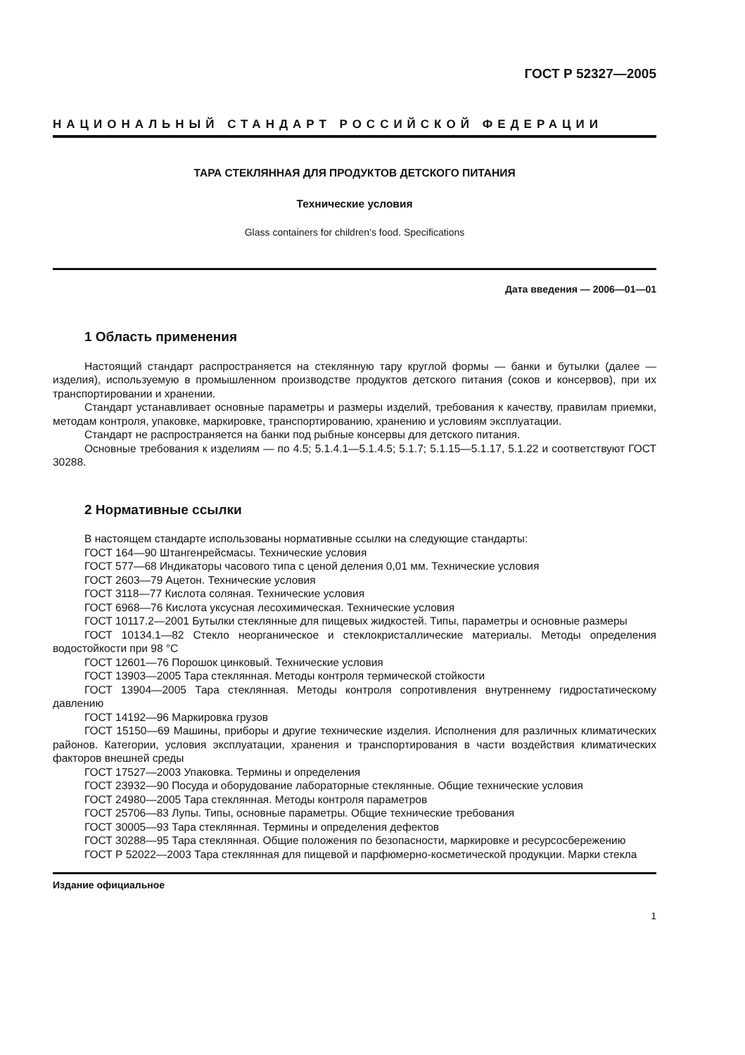ГОСТ Р 52327—2005
НАЦИОНАЛЬНЫЙ СТАНДАРТ РОССИЙСКОЙ ФЕДЕРАЦИИ
ТАРА СТЕКЛЯННАЯ ДЛЯ ПРОДУКТОВ ДЕТСКОГО ПИТАНИЯ
Технические условия
Glass containers for children’s food. Specifications
Дата введения — 2006—01—01
1 Область применения
Настоящий стандарт распространяется на стеклянную тару круглой формы — банки и бутылки (далее — изделия), используемую в промышленном производстве продуктов детского питания (соков и консервов), при их транспортировании и хранении.
Стандарт устанавливает основные параметры и размеры изделий, требования к качеству, правилам приемки, методам контроля, упаковке, маркировке, транспортированию, хранению и условиям эксплуатации.
Стандарт не распространяется на банки под рыбные консервы для детского питания.
Основные требования к изделиям — по 4.5; 5.1.4.1—5.1.4.5; 5.1.7; 5.1.15—5.1.17, 5.1.22 и соответствуют ГОСТ 30288.
2 Нормативные ссылки
В настоящем стандарте использованы нормативные ссылки на следующие стандарты:
ГОСТ 164—90 Штангенрейсмасы. Технические условия
ГОСТ 577—68 Индикаторы часового типа с ценой деления 0,01 мм. Технические условия
ГОСТ 2603—79 Ацетон. Технические условия
ГОСТ 3118—77 Кислота соляная. Технические условия
ГОСТ 6968—76 Кислота уксусная лесохимическая. Технические условия
ГОСТ 10117.2—2001 Бутылки стеклянные для пищевых жидкостей. Типы, параметры и основные размеры
ГОСТ 10134.1—82 Стекло неорганическое и стеклокристаллические материалы. Методы определения водостойкости при 98 °С
ГОСТ 12601—76 Порошок цинковый. Технические условия
ГОСТ 13903—2005 Тара стеклянная. Методы контроля термической стойкости
ГОСТ 13904—2005 Тара стеклянная. Методы контроля сопротивления внутреннему гидростатическому давлению
ГОСТ 14192—96 Маркировка грузов
ГОСТ 15150—69 Машины, приборы и другие технические изделия. Исполнения для различных климатических районов. Категории, условия эксплуатации, хранения и транспортирования в части воздействия климатических факторов внешней среды
ГОСТ 17527—2003 Упаковка. Термины и определения
ГОСТ 23932—90 Посуда и оборудование лабораторные стеклянные. Общие технические условия
ГОСТ 24980—2005 Тара стеклянная. Методы контроля параметров
ГОСТ 25706—83 Лупы. Типы, основные параметры. Общие технические требования
ГОСТ 30005—93 Тара стеклянная. Термины и определения дефектов
ГОСТ 30288—95 Тара стеклянная. Общие положения по безопасности, маркировке и ресурсосбережению
ГОСТ Р 52022—2003 Тара стеклянная для пищевой и парфюмерно-косметической продукции. Марки стекла
Издание официальное
1